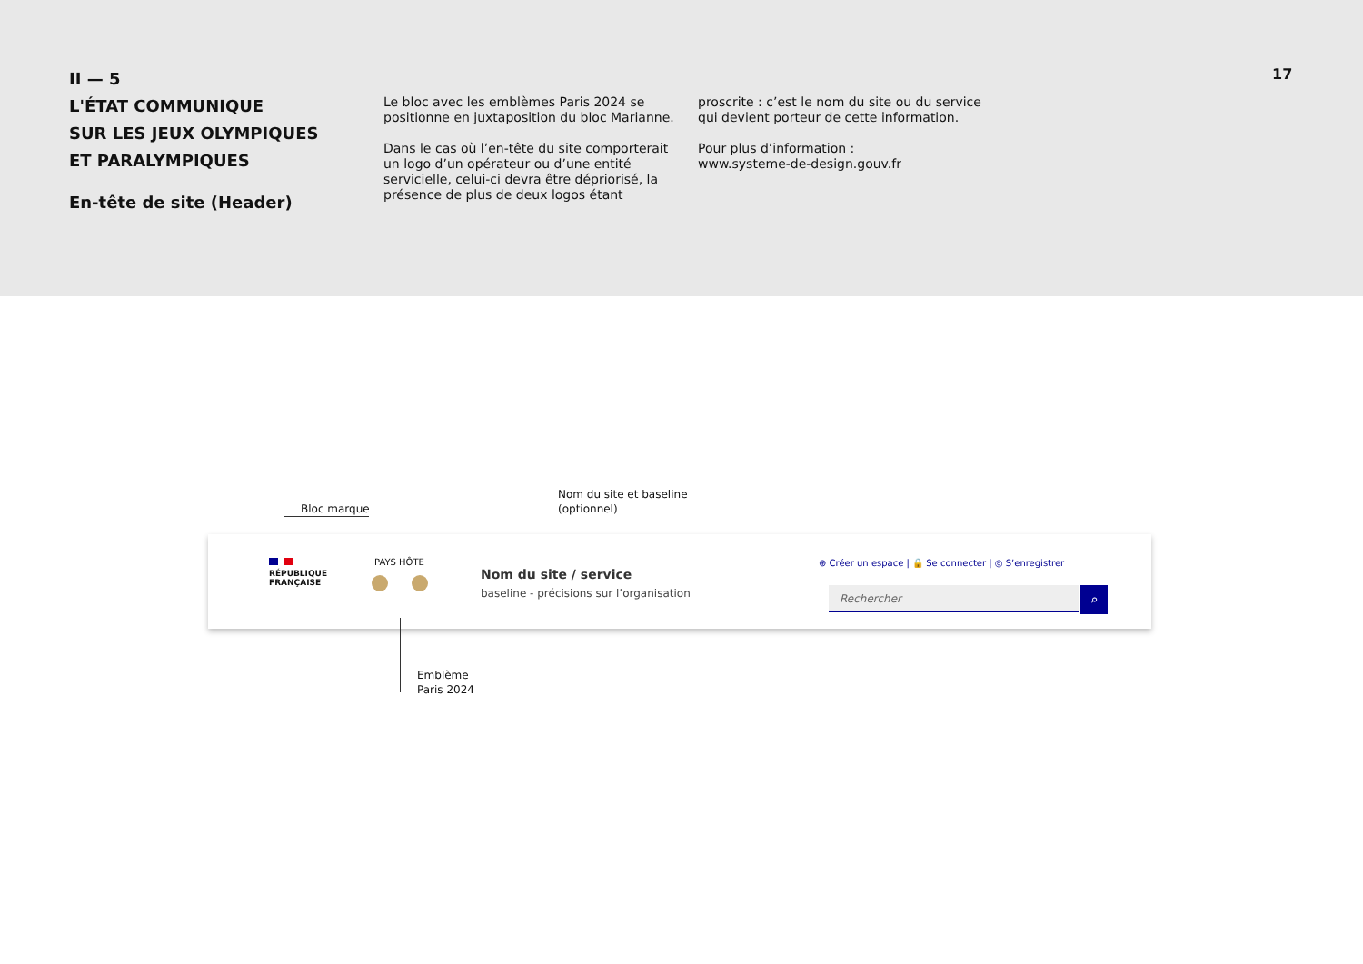II — 5
L'ÉTAT COMMUNIQUE
SUR LES JEUX OLYMPIQUES
ET PARALYMPIQUES
En-tête de site (Header)
Le bloc avec les emblèmes Paris 2024 se positionne en juxtaposition du bloc Marianne.
Dans le cas où l’en-tête du site comporterait un logo d’un opérateur ou d’une entité servicielle, celui-ci devra être dépriorisé, la présence de plus de deux logos étant
proscrite : c’est le nom du site ou du service qui devient porteur de cette information.
Pour plus d’information :
www.systeme-de-design.gouv.fr
17
Bloc marque
Nom du site et baseline
(optionnel)
RÉPUBLIQUE
FRANÇAISE
PAYS HÔTE
Nom du site / service
baseline - précisions sur l’organisation
⊕ Créer un espace | 🔒 Se connecter | ◎ S’enregistrer
Rechercher ⌕
Emblème
Paris 2024